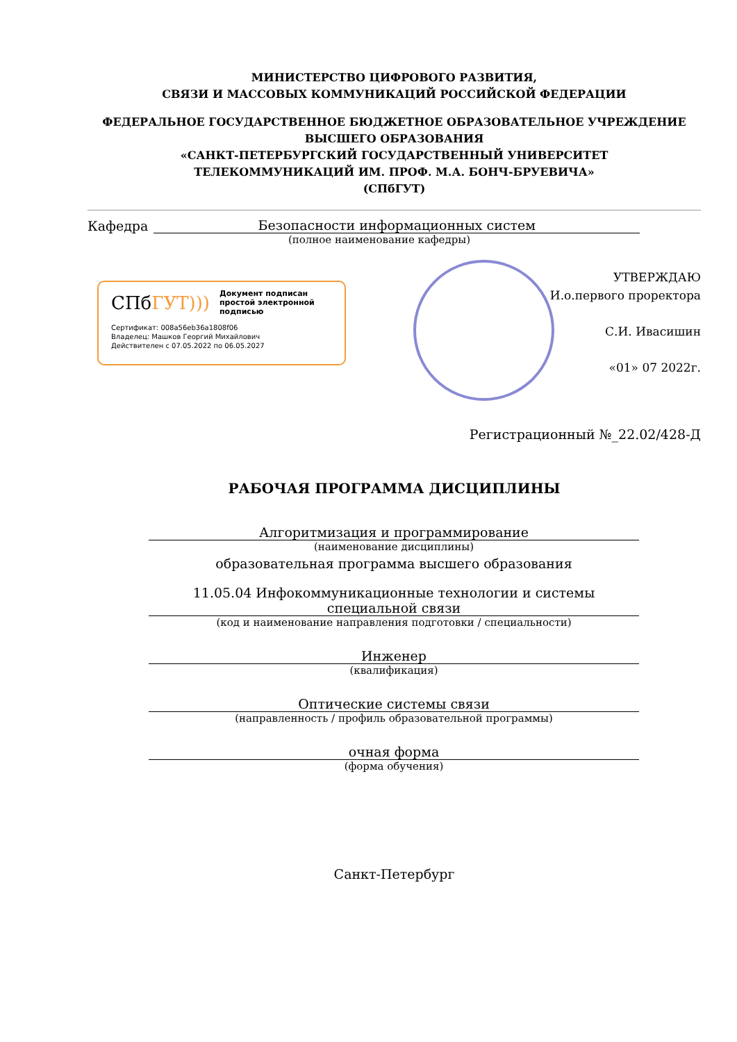МИНИСТЕРСТВО ЦИФРОВОГО РАЗВИТИЯ,
СВЯЗИ И МАССОВЫХ КОММУНИКАЦИЙ РОССИЙСКОЙ ФЕДЕРАЦИИ
ФЕДЕРАЛЬНОЕ ГОСУДАРСТВЕННОЕ БЮДЖЕТНОЕ ОБРАЗОВАТЕЛЬНОЕ УЧРЕЖДЕНИЕ
ВЫСШЕГО ОБРАЗОВАНИЯ
«САНКТ-ПЕТЕРБУРГСКИЙ ГОСУДАРСТВЕННЫЙ УНИВЕРСИТЕТ
ТЕЛЕКОММУНИКАЦИЙ ИМ. ПРОФ. М.А. БОНЧ-БРУЕВИЧА»
(СПбГУТ)
Кафедра Безопасности информационных систем
(полное наименование кафедры)
СПбГУТ))) Документ подписан простой электронной подписью
Сертификат: 008a56eb36a1808f06
Владелец: Машков Георгий Михайлович
Действителен с 07.05.2022 по 06.05.2027
УТВЕРЖДАЮ
И.о.первого проректора
С.И. Ивасишин
«01» 07 2022г.
Регистрационный №_22.02/428-Д
РАБОЧАЯ ПРОГРАММА ДИСЦИПЛИНЫ
Алгоритмизация и программирование
(наименование дисциплины)
образовательная программа высшего образования
11.05.04 Инфокоммуникационные технологии и системы
специальной связи
(код и наименование направления подготовки / специальности)
Инженер
(квалификация)
Оптические системы связи
(направленность / профиль образовательной программы)
очная форма
(форма обучения)
Санкт-Петербург